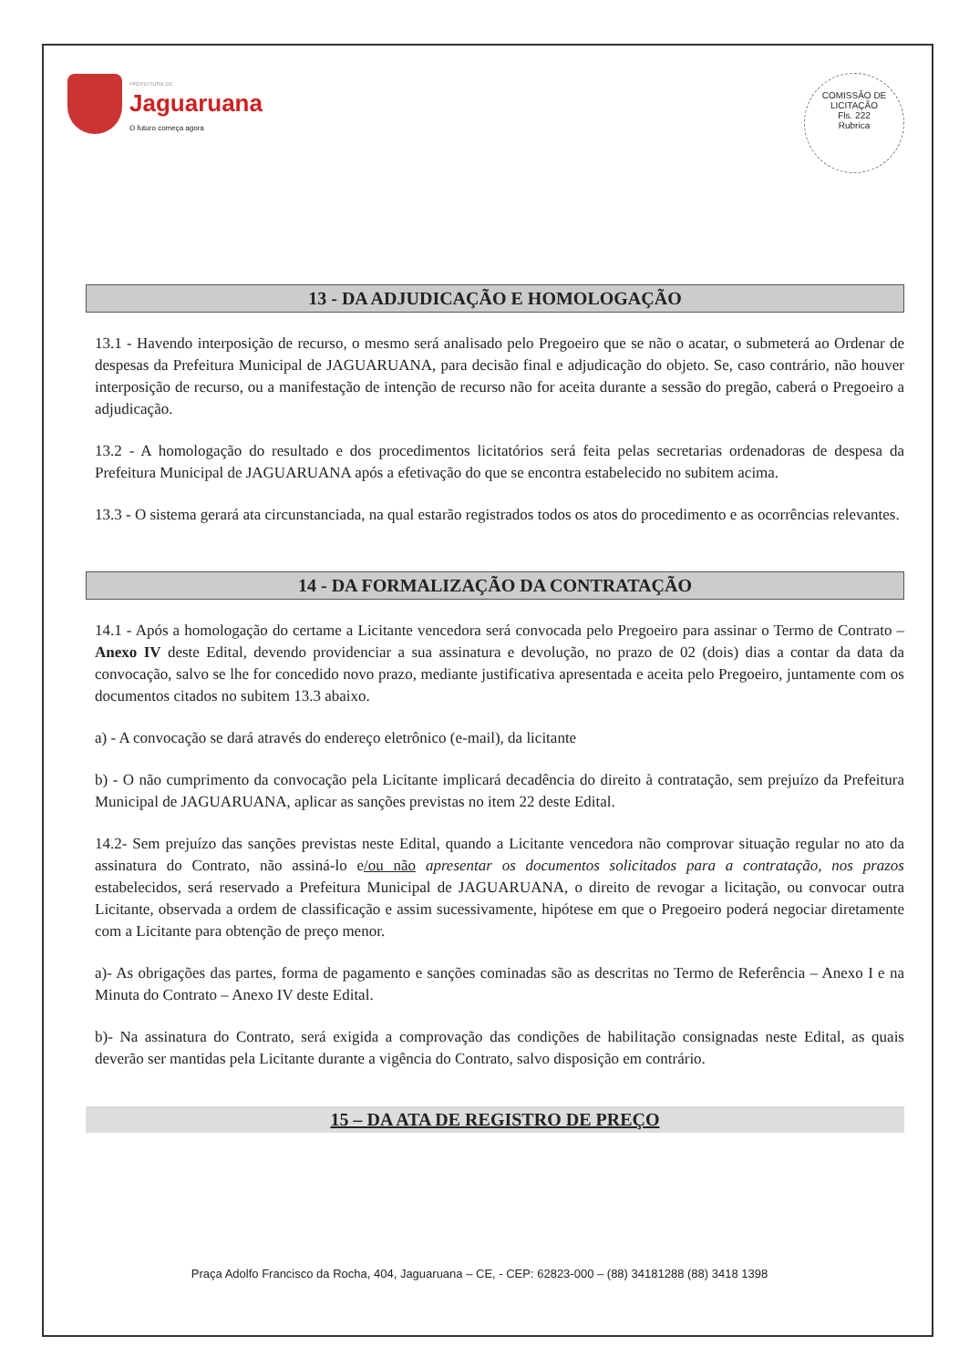PREFEITURA DE
Jaguaruana
O futuro começa agora
COMISSÃO DE LICITAÇÃO
Fls. 222
Rubrica
13 - DA ADJUDICAÇÃO E HOMOLOGAÇÃO
13.1 - Havendo interposição de recurso, o mesmo será analisado pelo Pregoeiro que se não o acatar, o submeterá ao Ordenar de despesas da Prefeitura Municipal de JAGUARUANA, para decisão final e adjudicação do objeto. Se, caso contrário, não houver interposição de recurso, ou a manifestação de intenção de recurso não for aceita durante a sessão do pregão, caberá o Pregoeiro a adjudicação.
13.2 - A homologação do resultado e dos procedimentos licitatórios será feita pelas secretarias ordenadoras de despesa da Prefeitura Municipal de JAGUARUANA após a efetivação do que se encontra estabelecido no subitem acima.
13.3 - O sistema gerará ata circunstanciada, na qual estarão registrados todos os atos do procedimento e as ocorrências relevantes.
14 - DA FORMALIZAÇÃO DA CONTRATAÇÃO
14.1 - Após a homologação do certame a Licitante vencedora será convocada pelo Pregoeiro para assinar o Termo de Contrato – Anexo IV deste Edital, devendo providenciar a sua assinatura e devolução, no prazo de 02 (dois) dias a contar da data da convocação, salvo se lhe for concedido novo prazo, mediante justificativa apresentada e aceita pelo Pregoeiro, juntamente com os documentos citados no subitem 13.3 abaixo.
a) - A convocação se dará através do endereço eletrônico (e-mail), da licitante
b) - O não cumprimento da convocação pela Licitante implicará decadência do direito à contratação, sem prejuízo da Prefeitura Municipal de JAGUARUANA, aplicar as sanções previstas no item 22 deste Edital.
14.2- Sem prejuízo das sanções previstas neste Edital, quando a Licitante vencedora não comprovar situação regular no ato da assinatura do Contrato, não assiná-lo e/ou não apresentar os documentos solicitados para a contratação, nos prazos estabelecidos, será reservado a Prefeitura Municipal de JAGUARUANA, o direito de revogar a licitação, ou convocar outra Licitante, observada a ordem de classificação e assim sucessivamente, hipótese em que o Pregoeiro poderá negociar diretamente com a Licitante para obtenção de preço menor.
a)- As obrigações das partes, forma de pagamento e sanções cominadas são as descritas no Termo de Referência – Anexo I e na Minuta do Contrato – Anexo IV deste Edital.
b)- Na assinatura do Contrato, será exigida a comprovação das condições de habilitação consignadas neste Edital, as quais deverão ser mantidas pela Licitante durante a vigência do Contrato, salvo disposição em contrário.
15 – DA ATA DE REGISTRO DE PREÇO
Praça Adolfo Francisco da Rocha, 404, Jaguaruana – CE, - CEP: 62823-000 – (88) 34181288 (88) 3418 1398